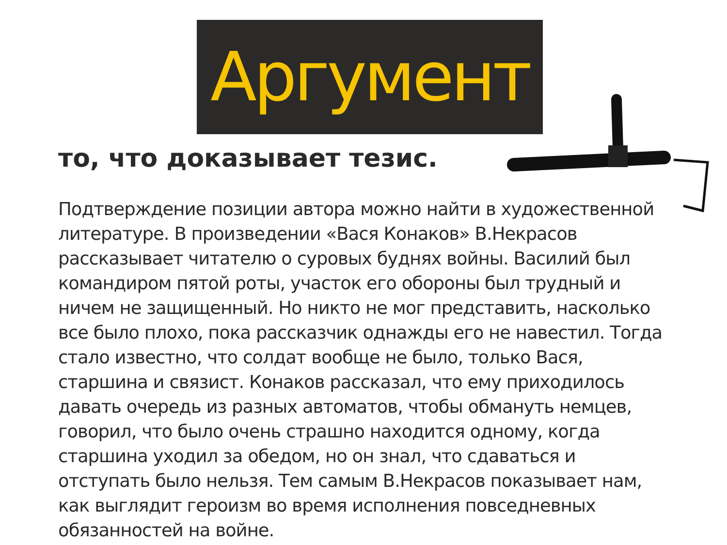Аргумент
то, что доказывает тезис.
Подтверждение позиции автора можно найти в художественной литературе. В произведении «Вася Конаков» В.Некрасов рассказывает читателю о суровых буднях войны. Василий был командиром пятой роты, участок его обороны был трудный и ничем не защищенный. Но никто не мог представить, насколько все было плохо, пока рассказчик однажды его не навестил. Тогда стало известно, что солдат вообще не было, только Вася, старшина и связист. Конаков рассказал, что ему приходилось давать очередь из разных автоматов, чтобы обмануть немцев, говорил, что было очень страшно находится одному, когда старшина уходил за обедом, но он знал, что сдаваться и отступать было нельзя. Тем самым В.Некрасов показывает нам, как выглядит героизм во время исполнения повседневных обязанностей на войне.